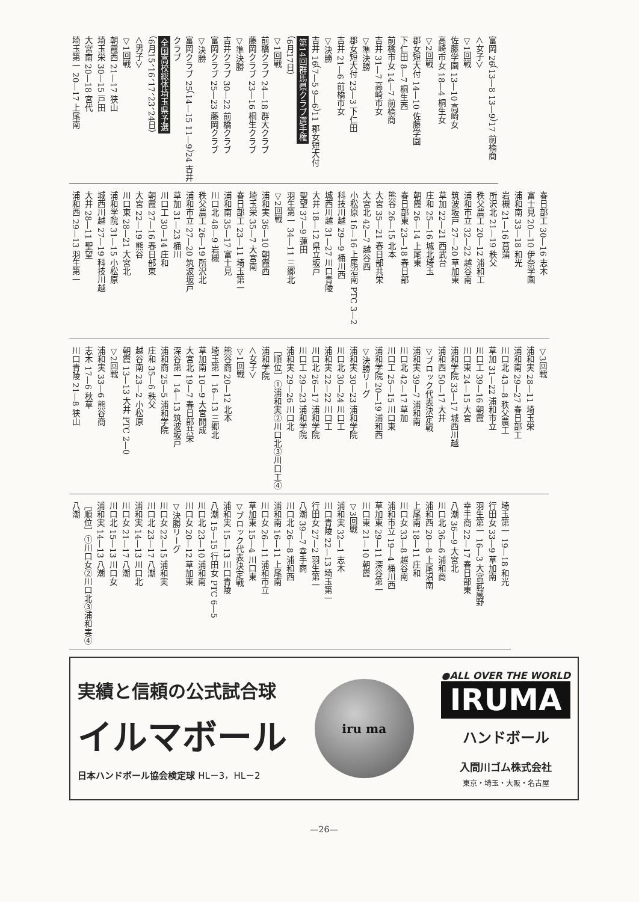富岡 26（13—8 13—9）17 前橋商
＜女子＞
▽1回戦
佐藤学園 13—10 高崎女
高崎市女 18—4 桐生女
▽2回戦
郡女短大付 14—10 佐藤学園
下仁田 8—7 桐生西
前橋市女 14—7 前橋商
吉井 31—7 高崎市女
▽準決勝
郡女短大付 23—3 下仁田
吉井 21—6 前橋市女
▽決勝
吉井 16（7—5 9—6）11 郡女短大付
第14回群馬県クラブ選手権
（6月17日）
▽1回戦
前橋クラブ 24—18 群大クラブ
藤岡クラブ 23—16 桐生クラブ
▽準決勝
吉井クラブ 30—22 前橋クラブ
富岡クラブ 25—23 藤岡クラブ
▽決勝
富岡クラブ 25（14—15 11—9）24 吉井クラブ
全国高校総体埼玉県予選
（6月15、16、17、23、24日）
＜男子＞
▽1回戦
朝霞西 21—17 狭山
埼玉栄 30—15 戸田
大宮南 20—18 宮代
埼玉第一 20—17 上尾南
春日部工 30—16 志木
富士見 20—10 伊奈学園
浦和南 33—18 和光
岩槻 21—16 菖蒲
所沢北 21—19 秩父
秩父農工 20—12 浦和工
浦和市立 32—22 越谷南
筑波坂戸 27—20 草加東
草加 22—21 西武台
庄和 25—16 城北埼玉
朝霞 26—14 上尾東
春日部東 23—18 春日部
熊谷 26—15 北本
大宮 35—21 春日部共栄
大宮北 42—7 越谷西
小松原 16—16 上尾沼南 PTC 3—2
科技川越 29—9 桶川西
城西川越 31—27 川口青陵
大井 18—12 県立坂戸
聖望 37—9 蓮田
羽生第一 34—11 三郷北
▽2回戦
浦和実 36—10 朝霞西
埼玉栄 35—7 大宮南
春日部工 23—11 埼玉第一
浦和南 35—17 富士見
川口北 48—9 岩槻
秩父農工 26—19 所沢北
浦和市立 27—20 筑波坂戸
草加 31—23 桶川
川口工 30—14 庄和
朝霞 27—16 春日部東
大宮 22—19 熊谷
川口東 28—21 大宮北
浦和学院 31—15 小松原
城西川越 27—19 科技川越
大井 28—11 聖望
浦和西 29—13 羽生第一
▽3回戦
浦和実 28—11 埼玉栄
浦和南 29—27 春日部工
川口北 43—8 秩父農工
草加 31—22 浦和市立
川口工 39—16 朝霞
川口東 24—15 大宮
浦和学院 33—17 城西川越
浦和西 50—17 大井
▽ブロック代表決定戦
浦和実 39—7 浦和南
川口北 42—17 草加
川口工 25—15 川口東
浦和学院 20—19 浦和西
▽決勝リーグ
浦和実 30—23 浦和学院
川口北 30—24 川口工
浦和実 22—22 川口工
川口北 26—17 浦和学院
川口工 29—23 浦和学院
浦和実 29—26 川口北
［順位］①浦和実②川口北③川口工④浦和学院
＜女子＞
▽1回戦
熊谷商 20—12 北本
埼玉第一 16—13 三郷北
草加南 10—9 大宮開成
大宮北 19—7 春日部共栄
深谷第一 14—13 筑波坂戸
浦和商 25—5 浦和学院
庄和 35—6 秩父
越谷南 23—2 小松原
朝霞 13—13 大井 PTC 2—0
▽2回戦
浦和実 33—6 熊谷商
志木 17—6 秋草
川口青陵 21—8 狭山
埼玉第一 19—18 和光
行田女 33—9 草加南
羽生第一 16—3 大宮武蔵野
幸手商 22—17 春日部東
八潮 36—9 大宮北
川口北 36—6 浦和商
浦和西 20—8 上尾沼南
上尾南 18—11 庄和
川口女 33—8 越谷南
浦和市立 19—4 桶川西
草加東 29—11 深谷第一
川口東 21—10 朝霞
▽3回戦
浦和実 32—1 志木
川口青陵 22—13 埼玉第一
行田女 27—2 羽生第一
八潮 39—7 幸手商
川口北 26—8 浦和西
浦和南 16—11 上尾南
川口女 26—11 浦和市立
草加東 15—4 川口東
▽ブロック代表決定戦
浦和実 15—13 川口青陵
八潮 15—15 行田女 PTC 6—5
川口北 23—10 浦和南
川口女 20—12 草加東
▽決勝リーグ
川口女 22—15 浦和実
川口北 23—17 八潮
浦和実 14—13 川口北
川口女 21—17 八潮
川口北 15—13 川口女
浦和実 14—13 八潮
［順位］①川口女②川口北③浦和実④八潮
実績と信頼の公式試合球
イルマボール
日本ハンドボール協会検定球 HL－3，HL－2
iru ma
●ALL OVER THE WORLD
IRUMA
ハンドボール
入間川ゴム株式会社
東京・埼玉・大阪・名古屋
—26—